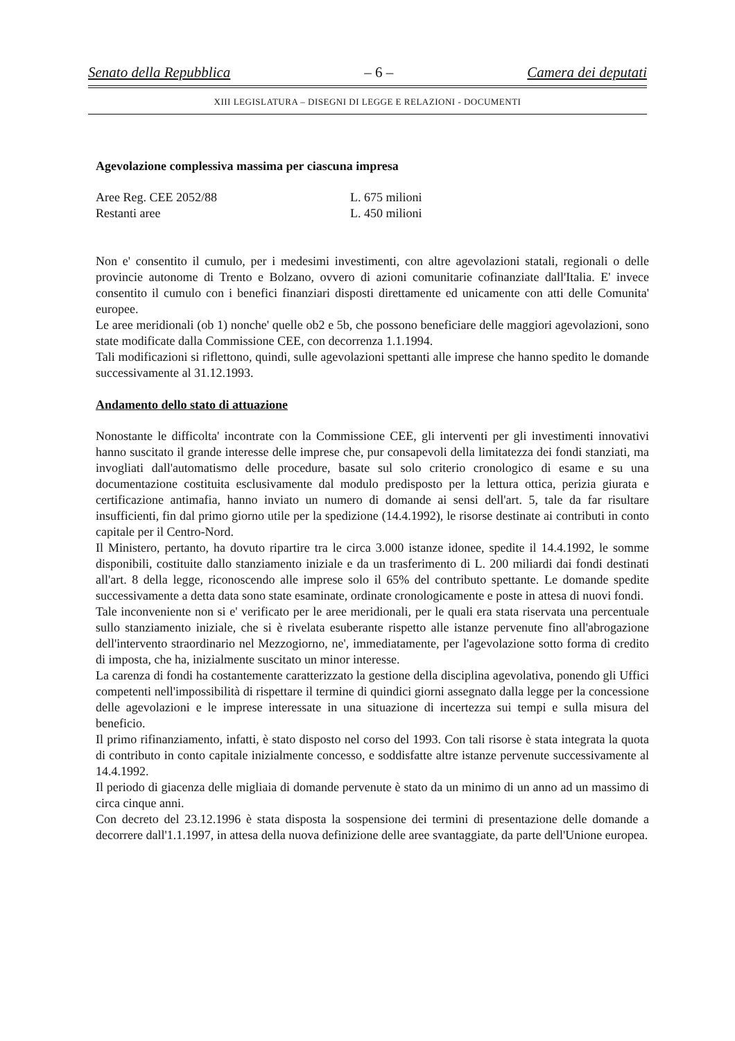Senato della Repubblica – 6 – Camera dei deputati
XIII LEGISLATURA – DISEGNI DI LEGGE E RELAZIONI - DOCUMENTI
Agevolazione complessiva massima per ciascuna impresa
Aree Reg. CEE 2052/88 L. 675 milioni
Restanti aree L. 450 milioni
Non e' consentito il cumulo, per i medesimi investimenti, con altre agevolazioni statali, regionali o delle provincie autonome di Trento e Bolzano, ovvero di azioni comunitarie cofinanziate dall'Italia. E' invece consentito il cumulo con i benefici finanziari disposti direttamente ed unicamente con atti delle Comunita' europee.
Le aree meridionali (ob 1) nonche' quelle ob2 e 5b, che possono beneficiare delle maggiori agevolazioni, sono state modificate dalla Commissione CEE, con decorrenza 1.1.1994.
Tali modificazioni si riflettono, quindi, sulle agevolazioni spettanti alle imprese che hanno spedito le domande successivamente al 31.12.1993.
Andamento dello stato di attuazione
Nonostante le difficolta' incontrate con la Commissione CEE, gli interventi per gli investimenti innovativi hanno suscitato il grande interesse delle imprese che, pur consapevoli della limitatezza dei fondi stanziati, ma invogliati dall'automatismo delle procedure, basate sul solo criterio cronologico di esame e su una documentazione costituita esclusivamente dal modulo predisposto per la lettura ottica, perizia giurata e certificazione antimafia, hanno inviato un numero di domande ai sensi dell'art. 5, tale da far risultare insufficienti, fin dal primo giorno utile per la spedizione (14.4.1992), le risorse destinate ai contributi in conto capitale per il Centro-Nord.
Il Ministero, pertanto, ha dovuto ripartire tra le circa 3.000 istanze idonee, spedite il 14.4.1992, le somme disponibili, costituite dallo stanziamento iniziale e da un trasferimento di L. 200 miliardi dai fondi destinati all'art. 8 della legge, riconoscendo alle imprese solo il 65% del contributo spettante. Le domande spedite successivamente a detta data sono state esaminate, ordinate cronologicamente e poste in attesa di nuovi fondi.
Tale inconveniente non si e' verificato per le aree meridionali, per le quali era stata riservata una percentuale sullo stanziamento iniziale, che si è rivelata esuberante rispetto alle istanze pervenute fino all'abrogazione dell'intervento straordinario nel Mezzogiorno, ne', immediatamente, per l'agevolazione sotto forma di credito di imposta, che ha, inizialmente suscitato un minor interesse.
La carenza di fondi ha costantemente caratterizzato la gestione della disciplina agevolativa, ponendo gli Uffici competenti nell'impossibilità di rispettare il termine di quindici giorni assegnato dalla legge per la concessione delle agevolazioni e le imprese interessate in una situazione di incertezza sui tempi e sulla misura del beneficio.
Il primo rifinanziamento, infatti, è stato disposto nel corso del 1993. Con tali risorse è stata integrata la quota di contributo in conto capitale inizialmente concesso, e soddisfatte altre istanze pervenute successivamente al 14.4.1992.
Il periodo di giacenza delle migliaia di domande pervenute è stato da un minimo di un anno ad un massimo di circa cinque anni.
Con decreto del 23.12.1996 è stata disposta la sospensione dei termini di presentazione delle domande a decorrere dall'1.1.1997, in attesa della nuova definizione delle aree svantaggiate, da parte dell'Unione europea.